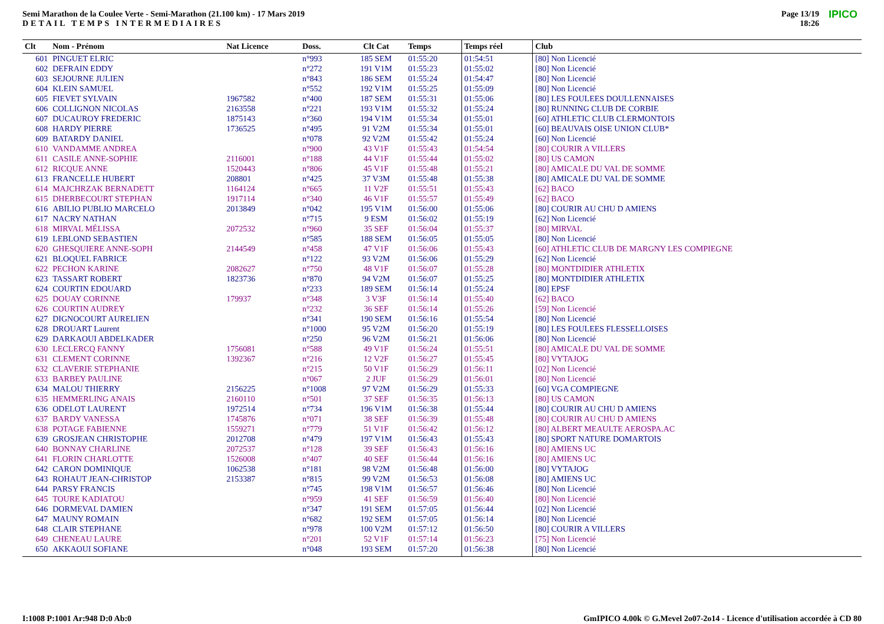Semi Marathon de la Coulee Verte - Semi-Marathon (21.100 km) - 17 Mars 2019
DETAIL TEMPS INTERMEDIAIRES
Page 13/19
18:26
IPICO
| Clt | Nom - Prénom | Nat Licence | Doss. | Clt Cat | Temps | Temps réel | Club |
| --- | --- | --- | --- | --- | --- | --- | --- |
| 601 | PINGUET ELRIC | | n°993 | 185 SEM | 01:55:20 | 01:54:51 | [80] Non Licencié |
| 602 | DEFRAIN EDDY | | n°272 | 191 V1M | 01:55:23 | 01:55:02 | [80] Non Licencié |
| 603 | SEJOURNE JULIEN | | n°843 | 186 SEM | 01:55:24 | 01:54:47 | [80] Non Licencié |
| 604 | KLEIN SAMUEL | | n°552 | 192 V1M | 01:55:25 | 01:55:09 | [80] Non Licencié |
| 605 | FIEVET SYLVAIN | 1967582 | n°400 | 187 SEM | 01:55:31 | 01:55:06 | [80] LES FOULEES DOULLENNAISES |
| 606 | COLLIGNON NICOLAS | 2163558 | n°221 | 193 V1M | 01:55:32 | 01:55:24 | [80] RUNNING CLUB DE CORBIE |
| 607 | DUCAUROY FREDERIC | 1875143 | n°360 | 194 V1M | 01:55:34 | 01:55:01 | [60] ATHLETIC CLUB CLERMONTOIS |
| 608 | HARDY PIERRE | 1736525 | n°495 | 91 V2M | 01:55:34 | 01:55:01 | [60] BEAUVAIS OISE UNION CLUB* |
| 609 | BATARDY DANIEL | | n°078 | 92 V2M | 01:55:42 | 01:55:24 | [60] Non Licencié |
| 610 | VANDAMME ANDREA | | n°900 | 43 V1F | 01:55:43 | 01:54:54 | [80] COURIR A VILLERS |
| 611 | CASILE ANNE-SOPHIE | 2116001 | n°188 | 44 V1F | 01:55:44 | 01:55:02 | [80] US CAMON |
| 612 | RICQUE ANNE | 1520443 | n°806 | 45 V1F | 01:55:48 | 01:55:21 | [80] AMICALE DU VAL DE SOMME |
| 613 | FRANCELLE HUBERT | 208801 | n°425 | 37 V3M | 01:55:48 | 01:55:38 | [80] AMICALE DU VAL DE SOMME |
| 614 | MAJCHRZAK BERNADETT | 1164124 | n°665 | 11 V2F | 01:55:51 | 01:55:43 | [62] BACO |
| 615 | DHERBECOURT STEPHAN | 1917114 | n°340 | 46 V1F | 01:55:57 | 01:55:49 | [62] BACO |
| 616 | ABILIO PUBLIO MARCELO | 2013849 | n°042 | 195 V1M | 01:56:00 | 01:55:06 | [80] COURIR AU CHU D AMIENS |
| 617 | NACRY NATHAN | | n°715 | 9 ESM | 01:56:02 | 01:55:19 | [62] Non Licencié |
| 618 | MIRVAL MÉLISSA | 2072532 | n°960 | 35 SEF | 01:56:04 | 01:55:37 | [80] MIRVAL |
| 619 | LEBLOND SEBASTIEN | | n°585 | 188 SEM | 01:56:05 | 01:55:05 | [80] Non Licencié |
| 620 | GHESQUIERE ANNE-SOPH | 2144549 | n°458 | 47 V1F | 01:56:06 | 01:55:43 | [60] ATHLETIC CLUB DE MARGNY LES COMPIEGNE |
| 621 | BLOQUEL FABRICE | | n°122 | 93 V2M | 01:56:06 | 01:55:29 | [62] Non Licencié |
| 622 | PECHON KARINE | 2082627 | n°750 | 48 V1F | 01:56:07 | 01:55:28 | [80] MONTDIDIER ATHLETIX |
| 623 | TASSART ROBERT | 1823736 | n°870 | 94 V2M | 01:56:07 | 01:55:25 | [80] MONTDIDIER ATHLETIX |
| 624 | COURTIN EDOUARD | | n°233 | 189 SEM | 01:56:14 | 01:55:24 | [80] EPSF |
| 625 | DOUAY CORINNE | 179937 | n°348 | 3 V3F | 01:56:14 | 01:55:40 | [62] BACO |
| 626 | COURTIN AUDREY | | n°232 | 36 SEF | 01:56:14 | 01:55:26 | [59] Non Licencié |
| 627 | DIGNOCOURT AURELIEN | | n°341 | 190 SEM | 01:56:16 | 01:55:54 | [80] Non Licencié |
| 628 | DROUART Laurent | | n°1000 | 95 V2M | 01:56:20 | 01:55:19 | [80] LES FOULEES FLESSELLOISES |
| 629 | DARKAOUI ABDELKADER | | n°250 | 96 V2M | 01:56:21 | 01:56:06 | [80] Non Licencié |
| 630 | LECLERCQ FANNY | 1756081 | n°588 | 49 V1F | 01:56:24 | 01:55:51 | [80] AMICALE DU VAL DE SOMME |
| 631 | CLEMENT CORINNE | 1392367 | n°216 | 12 V2F | 01:56:27 | 01:55:45 | [80] VYTAJOG |
| 632 | CLAVERIE STEPHANIE | | n°215 | 50 V1F | 01:56:29 | 01:56:11 | [02] Non Licencié |
| 633 | BARBEY PAULINE | | n°067 | 2 JUF | 01:56:29 | 01:56:01 | [80] Non Licencié |
| 634 | MALOU THIERRY | 2156225 | n°1008 | 97 V2M | 01:56:29 | 01:55:33 | [60] VGA COMPIEGNE |
| 635 | HEMMERLING ANAIS | 2160110 | n°501 | 37 SEF | 01:56:35 | 01:56:13 | [80] US CAMON |
| 636 | ODELOT LAURENT | 1972514 | n°734 | 196 V1M | 01:56:38 | 01:55:44 | [80] COURIR AU CHU D AMIENS |
| 637 | BARDY VANESSA | 1745876 | n°071 | 38 SEF | 01:56:39 | 01:55:48 | [80] COURIR AU CHU D AMIENS |
| 638 | POTAGE FABIENNE | 1559271 | n°779 | 51 V1F | 01:56:42 | 01:56:12 | [80] ALBERT MEAULTE AEROSPA.AC |
| 639 | GROSJEAN CHRISTOPHE | 2012708 | n°479 | 197 V1M | 01:56:43 | 01:55:43 | [80] SPORT NATURE DOMARTOIS |
| 640 | BONNAY CHARLINE | 2072537 | n°128 | 39 SEF | 01:56:43 | 01:56:16 | [80] AMIENS UC |
| 641 | FLORIN CHARLOTTE | 1526008 | n°407 | 40 SEF | 01:56:44 | 01:56:16 | [80] AMIENS UC |
| 642 | CARON DOMINIQUE | 1062538 | n°181 | 98 V2M | 01:56:48 | 01:56:00 | [80] VYTAJOG |
| 643 | ROHAUT JEAN-CHRISTOP | 2153387 | n°815 | 99 V2M | 01:56:53 | 01:56:08 | [80] AMIENS UC |
| 644 | PARSY FRANCIS | | n°745 | 198 V1M | 01:56:57 | 01:56:46 | [80] Non Licencié |
| 645 | TOURE KADIATOU | | n°959 | 41 SEF | 01:56:59 | 01:56:40 | [80] Non Licencié |
| 646 | DORMEVAL DAMIEN | | n°347 | 191 SEM | 01:57:05 | 01:56:44 | [02] Non Licencié |
| 647 | MAUNY ROMAIN | | n°682 | 192 SEM | 01:57:05 | 01:56:14 | [80] Non Licencié |
| 648 | CLAIR STEPHANE | | n°978 | 100 V2M | 01:57:12 | 01:56:50 | [80] COURIR A VILLERS |
| 649 | CHENEAU LAURE | | n°201 | 52 V1F | 01:57:14 | 01:56:23 | [75] Non Licencié |
| 650 | AKKAOUI SOFIANE | | n°048 | 193 SEM | 01:57:20 | 01:56:38 | [80] Non Licencié |
I:1008 P:1001 Ar:948 D:0 Ab:0
GmIPICO 4.00k © G.Mevel 2o07-2o14 - Licence d'utilisation accordée à CD 80